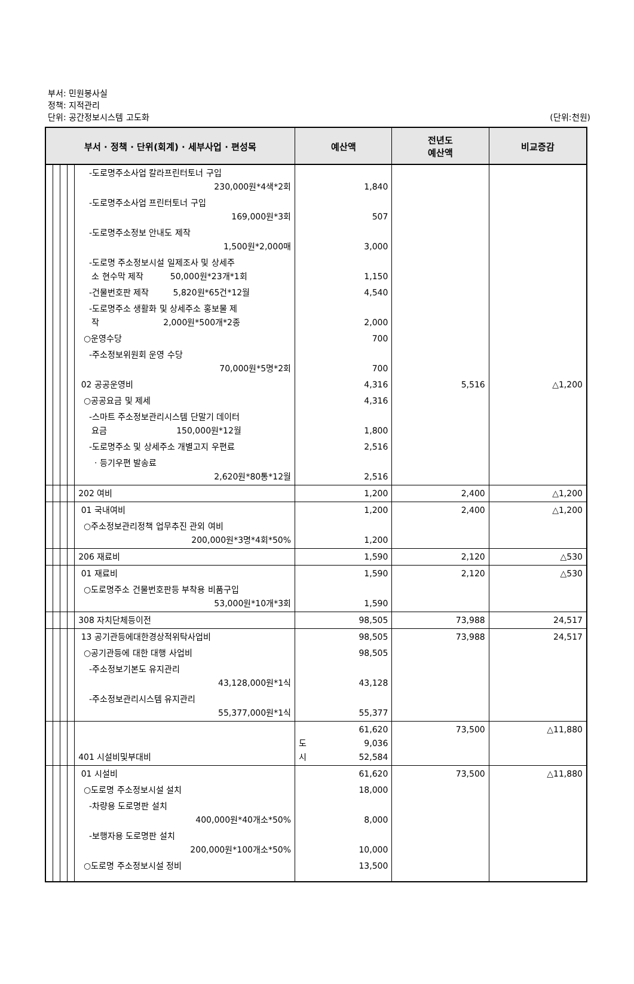부서: 민원봉사실
정책: 지적관리
단위: 공간정보시스템 고도화
(단위:천원)
| 부서 · 정책 · 단위(회계) · 세부사업 · 편성목 | | | | | 예산액 | 전년도 예산액 | 비교증감 |
| --- | --- | --- | --- | --- | --- | --- | --- |
| | | | | -도로명주소사업 칼라프린터토너 구입 230,000원*4색*2회 | 1,840 | | |
| | | | | -도로명주소사업 프린터토너 구입 169,000원*3회 | 507 | | |
| | | | | -도로명주소정보 안내도 제작 1,500원*2,000매 | 3,000 | | |
| | | | | -도로명 주소정보시설 일제조사 및 상세주 소 현수막 제작 50,000원*23개*1회 | 1,150 | | |
| | | | | -건물번호판 제작 5,820원*65건*12월 | 4,540 | | |
| | | | | -도로명주소 생활화 및 상세주소 홍보물 제 작 2,000원*500개*2종 | 2,000 | | |
| | | | | ○운영수당 | 700 | | |
| | | | | -주소정보위원회 운영 수당 70,000원*5명*2회 | 700 | | |
| | | | | 02 공공운영비 | 4,316 | 5,516 | △1,200 |
| | | | | ○공공요금 및 제세 | 4,316 | | |
| | | | | -스마트 주소정보관리시스템 단말기 데이터 요금 150,000원*12월 | 1,800 | | |
| | | | | -도로명주소 및 상세주소 개별고지 우편료 | 2,516 | | |
| | | | | · 등기우편 발송료 2,620원*80통*12월 | 2,516 | | |
| | | | | 202 여비 | 1,200 | 2,400 | △1,200 |
| | | | | 01 국내여비 | 1,200 | 2,400 | △1,200 |
| | | | | ○주소정보관리정책 업무추진 관외 여비 200,000원*3명*4회*50% | 1,200 | | |
| | | | | 206 재료비 | 1,590 | 2,120 | △530 |
| | | | | 01 재료비 | 1,590 | 2,120 | △530 |
| | | | | ○도로명주소 건물번호판등 부착용 비품구입 53,000원*10개*3회 | 1,590 | | |
| | | | | 308 자치단체등이전 | 98,505 | 73,988 | 24,517 |
| | | | | 13 공기관등에대한경상적위탁사업비 | 98,505 | 73,988 | 24,517 |
| | | | | ○공기관등에 대한 대행 사업비 | 98,505 | | |
| | | | | -주소정보기본도 유지관리 43,128,000원*1식 | 43,128 | | |
| | | | | -주소정보관리시스템 유지관리 55,377,000원*1식 | 55,377 | | |
| | | | | 401 시설비및부대비 | 61,620 도 9,036 시 52,584 | 73,500 | △11,880 |
| | | | | 01 시설비 | 61,620 | 73,500 | △11,880 |
| | | | | ○도로명 주소정보시설 설치 | 18,000 | | |
| | | | | -차량용 도로명판 설치 400,000원*40개소*50% | 8,000 | | |
| | | | | -보행자용 도로명판 설치 200,000원*100개소*50% | 10,000 | | |
| | | | | ○도로명 주소정보시설 정비 | 13,500 | | |